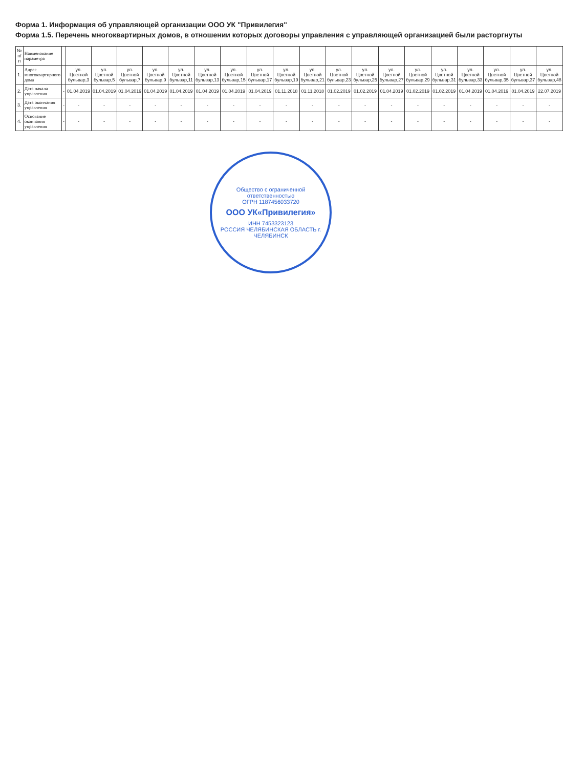Форма 1. Информация об управляющей организации ООО УК "Привилегия"
Форма 1.5. Перечень многоквартирных домов, в отношении которых договоры управления с управляющей организацией были расторгнуты
| № п/п | Наименование параметра | | | | | | | | | | | | | | | | | | | | |
| --- | --- | --- | --- | --- | --- | --- | --- | --- | --- | --- | --- | --- | --- | --- | --- | --- | --- | --- | --- | --- | --- |
| 1. | Адрес многоквартирного дома | | ул. Цветной бульвар,3 | ул. Цветной бульвар,5 | ул. Цветной бульвар,7 | ул. Цветной бульвар,9 | ул. Цветной бульвар,11 | ул. Цветной бульвар,13 | ул. Цветной бульвар,15 | ул. Цветной бульвар,17 | ул. Цветной бульвар,19 | ул. Цветной бульвар,21 | ул. Цветной бульвар,23 | ул. Цветной бульвар,25 | ул. Цветной бульвар,27 | ул. Цветной бульвар,29 | ул. Цветной бульвар,31 | ул. Цветной бульвар,33 | ул. Цветной бульвар,35 | ул. Цветной бульвар,37 | ул. Цветной бульвар,48 |
| 2. | Дата начала управления | - | 01.04.2019 | 01.04.2019 | 01.04.2019 | 01.04.2019 | 01.04.2019 | 01.04.2019 | 01.04.2019 | 01.04.2019 | 01.11.2018 | 01.11.2018 | 01.02.2019 | 01.02.2019 | 01.04.2019 | 01.02.2019 | 01.02.2019 | 01.04.2019 | 01.04.2019 | 01.04.2019 | 22.07.2019 |
| 3. | Дата окончания управления | - | - | - | - | - | - | - | - | - | - | - | - | - | - | - | - | - | - | - | - |
| 4. | Основание окончания управления | - | - | - | - | - | - | - | - | - | - | - | - | - | - | - | - | - | - | - | - |
Общество с ограниченной ответственностью
ОГРН 1187456033720
ООО УК«Привилегия»
ИНН 7453323123
РОССИЯ ЧЕЛЯБИНСКАЯ ОБЛАСТЬ г. ЧЕЛЯБИНСК